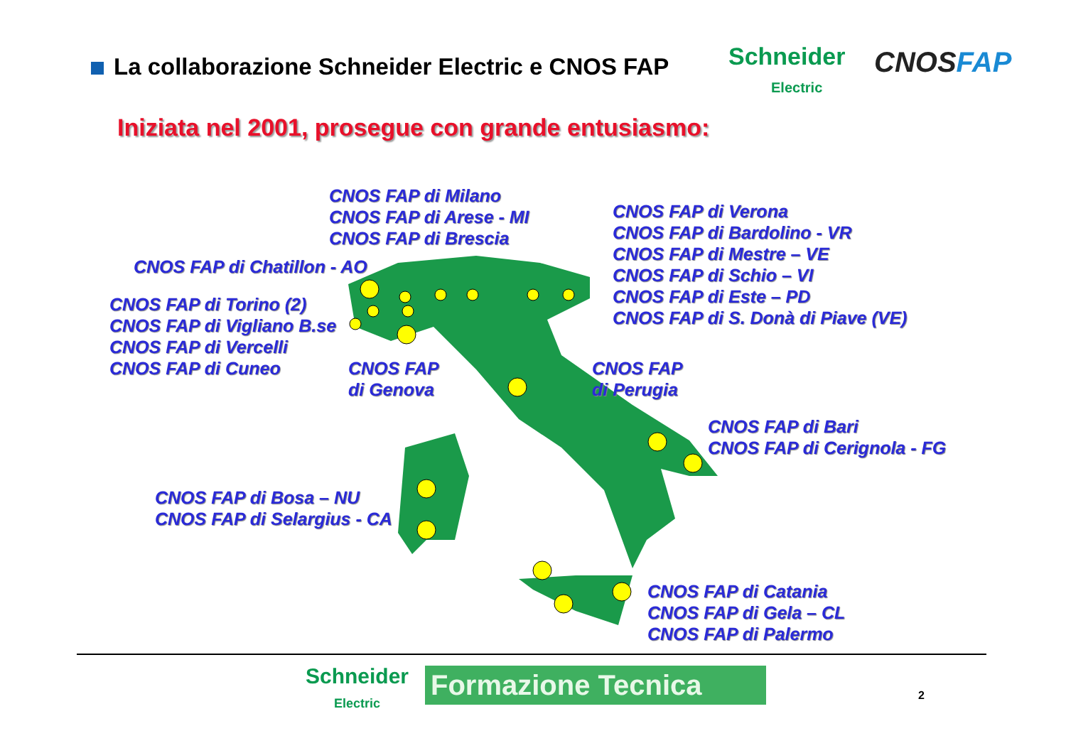La collaborazione Schneider Electric e CNOS FAP
Schneider
Electric
CNOSFAP
Iniziata nel 2001, prosegue con grande entusiasmo:
CNOS FAP di Milano
CNOS FAP di Arese - MI
CNOS FAP di Brescia
CNOS FAP di Verona
CNOS FAP di Bardolino - VR
CNOS FAP di Mestre – VE
CNOS FAP di Schio – VI
CNOS FAP di Este – PD
CNOS FAP di S. Donà di Piave (VE)
CNOS FAP di Chatillon - AO
CNOS FAP di Torino (2)
CNOS FAP di Vigliano B.se
CNOS FAP di Vercelli
CNOS FAP di Cuneo
CNOS FAP
di Genova
CNOS FAP
di Perugia
CNOS FAP di Bari
CNOS FAP di Cerignola - FG
CNOS FAP di Bosa – NU
CNOS FAP di Selargius - CA
CNOS FAP di Catania
CNOS FAP di Gela – CL
CNOS FAP di Palermo
Schneider
Electric
Formazione Tecnica 2